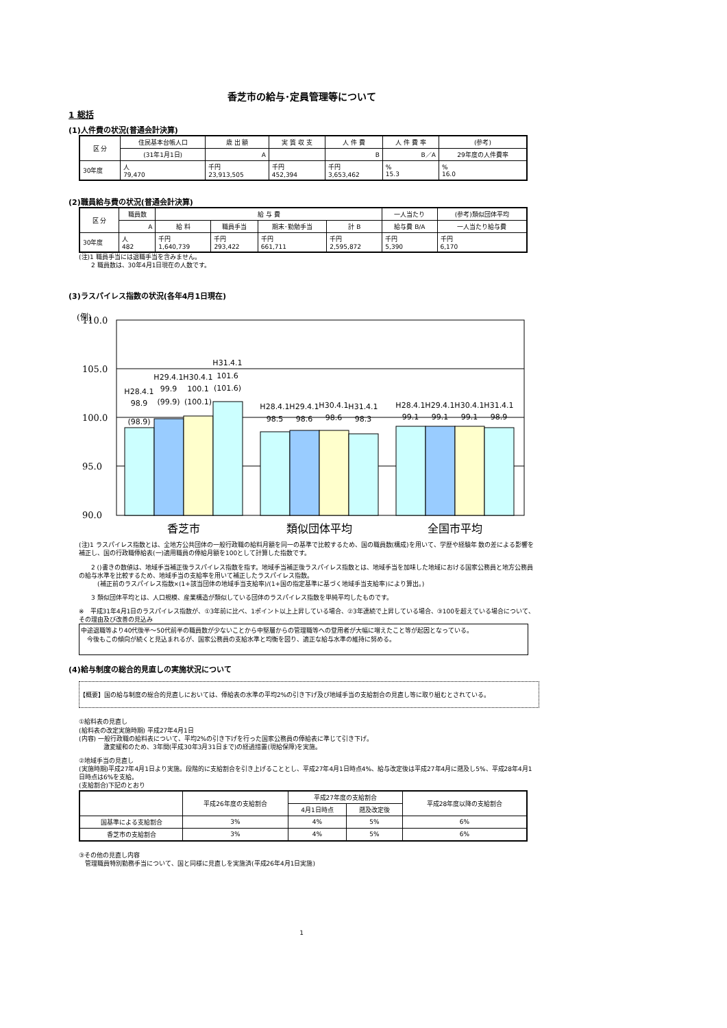香芝市の給与･定員管理等について
1 総括
(1)人件費の状況(普通会計決算)
| 区 分 | 住民基本台帳人口 | 歳 出 額 | 実 質 収 支 | 人 件 費 | 人 件 費 率 | (参考) |
| --- | --- | --- | --- | --- | --- | --- |
| | (31年1月1日) | A | | B | B／A | 29年度の人件費率 |
| 30年度 | 人 79,470 | 千円 23,913,505 | 千円 452,394 | 千円 3,653,462 | % 15.3 | % 16.0 |
(2)職員給与費の状況(普通会計決算)
| 区 分 | 職員数 | 給 与 費 | | | | 一人当たり | (参考)類似団体平均 |
| --- | --- | --- | --- | --- | --- | --- | --- |
| | A | 給 料 | 職員手当 | 期末･勤勉手当 | 計 B | 給与費 B/A | 一人当たり給与費 |
| 30年度 | 人 482 | 千円 1,640,739 | 千円 293,422 | 千円 661,711 | 千円 2,595,872 | 千円 5,390 | 千円 6,170 |
(注)1 職員手当には退職手当を含みません。
　　2 職員数は、30年4月1日現在の人数です。
(3)ラスパイレス指数の状況(各年4月1日現在)
(例)
110.0
105.0
100.0
95.0
90.0
H28.4.1
98.9
(98.9)
H29.4.1
99.9
(99.9)
H30.4.1
100.1
(100.1)
H31.4.1
101.6
(101.6)
H28.4.1
98.5
H29.4.1
98.6
H30.4.1
98.6
H31.4.1
98.3
H28.4.1
99.1
H29.4.1
99.1
H30.4.1
99.1
H31.4.1
98.9
香芝市
類似団体平均
全国市平均
(注)1 ラスパイレス指数とは、全地方公共団体の一般行政職の給料月額を同一の基準で比較するため、国の職員数(構成)を用いて、学歴や経験年 数の差による影響を補正し、国の行政職俸給表(一)適用職員の俸給月額を100として計算した指数です。
　　2 ()書きの数値は、地域手当補正後ラスパイレス指数を指す。地域手当補正後ラスパイレス指数とは、地域手当を加味した地域における国家公務員と地方公務員の給与水準を比較するため、地域手当の支給率を用いて補正したラスパイレス指数。
　　　(補正前のラスパイレス指数×(1+該当団体の地域手当支給率)/(1+国の指定基準に基づく地域手当支給率)により算出。)
　　3 類似団体平均とは、人口規模、産業構造が類似している団体のラスパイレス指数を単純平均したものです。
※　平成31年4月1日のラスパイレス指数が、①3年前に比べ、1ポイント以上上昇している場合、②3年連続で上昇している場合、③100を超えている場合について、その理由及び改善の見込み
中途退職等より40代後半～50代前半の職員数が少ないことから中堅層からの管理職等への登用者が大幅に増えたこと等が起因となっている。
　今後もこの傾向が続くと見込まれるが、国家公務員の支給水準と均衡を図り、適正な給与水準の維持に努める。
(4)給与制度の総合的見直しの実施状況について
【概要】国の給与制度の総合的見直しにおいては、俸給表の水準の平均2%の引き下げ及び地域手当の支給割合の見直し等に取り組むとされている。
①給料表の見直し
(給料表の改定実施時期) 平成27年4月1日
(内容) 一般行政職の給料表について、平均2%の引き下げを行った国家公務員の俸給表に準じて引き下げ。
　　　　激変緩和のため、3年間(平成30年3月31日まで)の経過措置(現給保障)を実施。
②地域手当の見直し
(実施時期)平成27年4月1日より実施。段階的に支給割合を引き上げることとし、平成27年4月1日時点4%、給与改定後は平成27年4月に遡及し5%、平成28年4月1日時点は6%を支給。
(支給割合)下記のとおり
| | 平成26年度の支給割合 | 平成27年度の支給割合 | | 平成28年度以降の支給割合 |
| --- | --- | --- | --- | --- |
| | | 4月1日時点 | 遡及改定後 | |
| 国基準による支給割合 | 3% | 4% | 5% | 6% |
| 香芝市の支給割合 | 3% | 4% | 5% | 6% |
③その他の見直し内容
　管理職員特別勤務手当について、国と同様に見直しを実施済(平成26年4月1日実施)
1